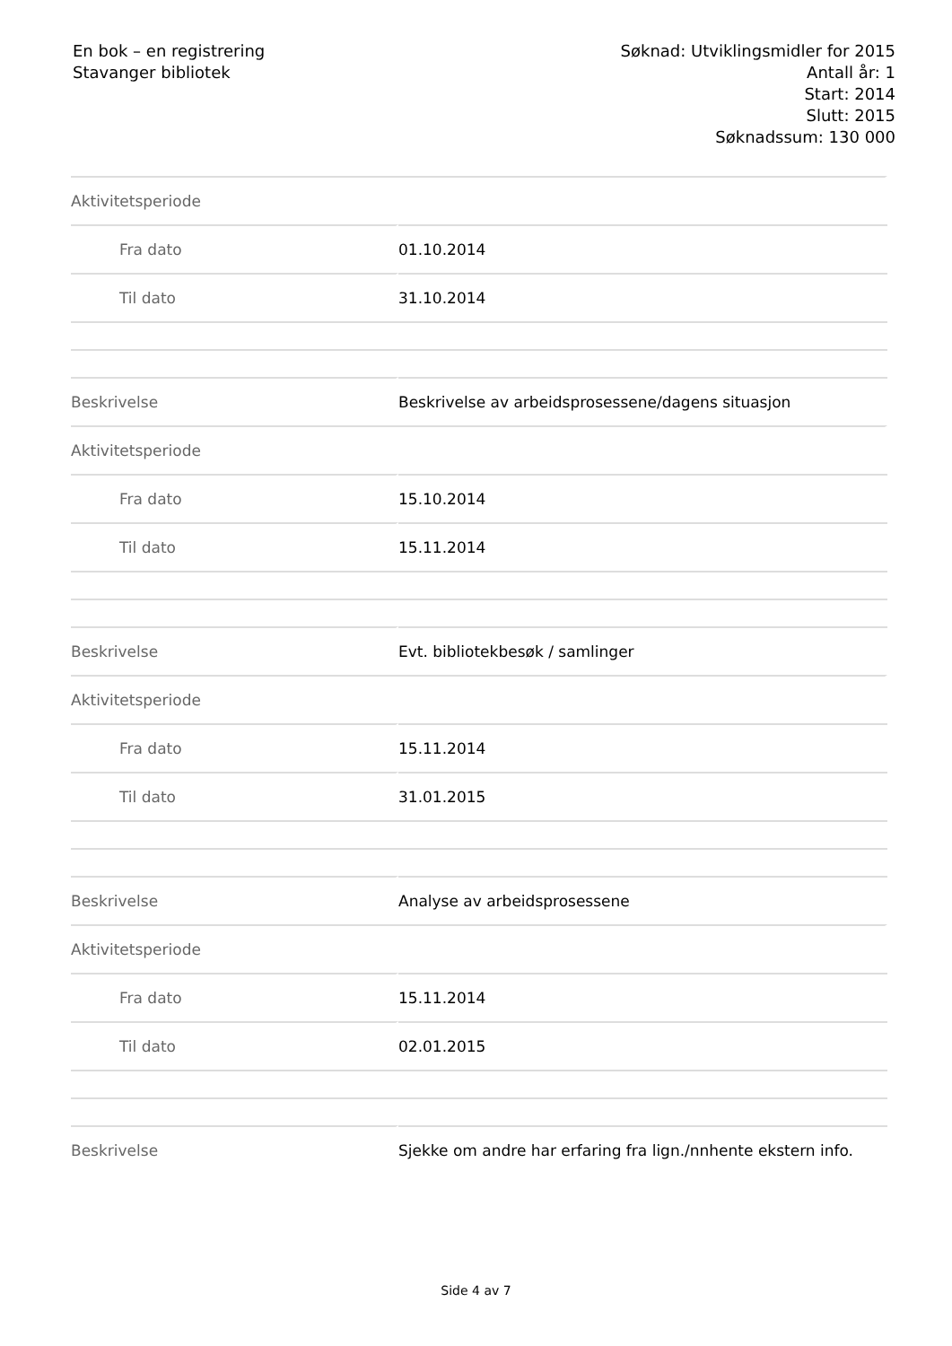En bok – en registrering
Stavanger bibliotek
Søknad: Utviklingsmidler for 2015
Antall år: 1
Start: 2014
Slutt: 2015
Søknadssum: 130 000
| Aktivitetsperiode | |
| Fra dato | 01.10.2014 |
| Til dato | 31.10.2014 |
| Beskrivelse | Beskrivelse av arbeidsprosessene/dagens situasjon |
| Aktivitetsperiode | |
| Fra dato | 15.10.2014 |
| Til dato | 15.11.2014 |
| Beskrivelse | Evt. bibliotekbesøk / samlinger |
| Aktivitetsperiode | |
| Fra dato | 15.11.2014 |
| Til dato | 31.01.2015 |
| Beskrivelse | Analyse av arbeidsprosessene |
| Aktivitetsperiode | |
| Fra dato | 15.11.2014 |
| Til dato | 02.01.2015 |
| Beskrivelse | Sjekke om andre har erfaring fra lign./nnhente ekstern info. |
Side 4 av 7